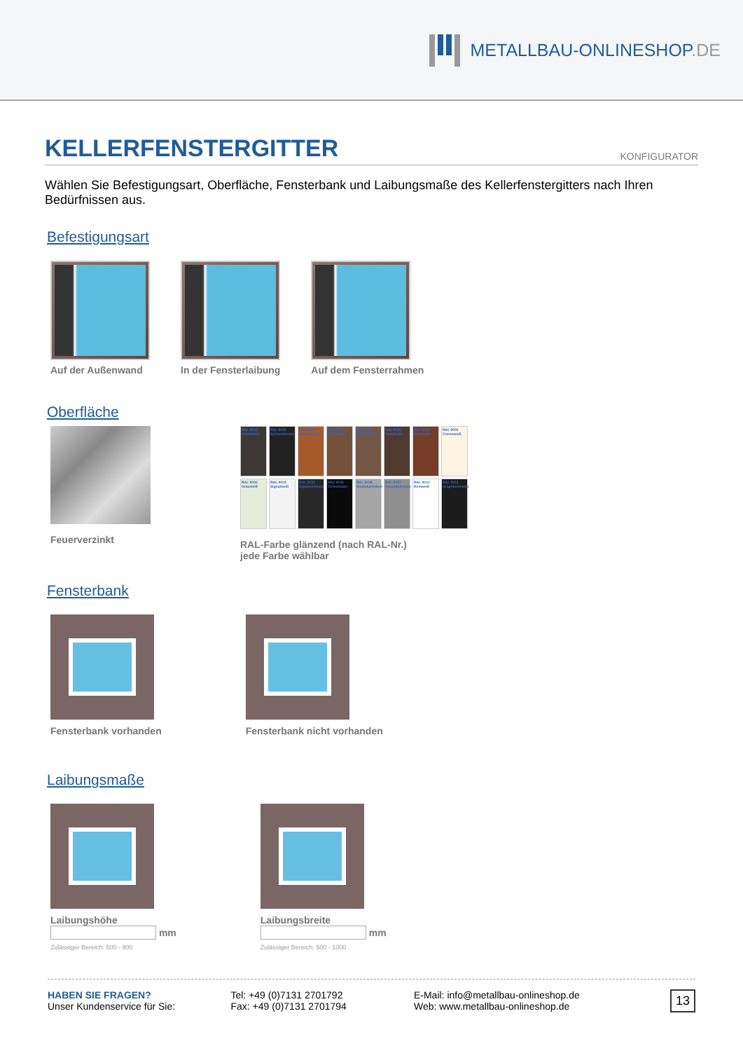METALLBAU-ONLINESHOP.DE
KELLERFENSTERGITTER KONFIGURATOR
Wählen Sie Befestigungsart, Oberfläche, Fensterbank und Laibungsmaße des Kellerfenstergitters nach Ihren Bedürfnissen aus.
Befestigungsart
Auf der Außenwand In der Fensterlaibung Auf dem Fensterrahmen
Oberfläche
Feuerverzinkt
RAL 8019 Graubraun
RAL 8022 Schwarzbraun
RAL 8023 Orangebraun
RAL 8024 Beigebraun
RAL 8025 Blassbraun
RAL 8028 Terrabraun
RAL 8029 Perlkupfer
RAL 9001 Cremeweiß
RAL 9002 Grauweiß
RAL 9003 Signalweiß
RAL 9004 Signalschwarz
RAL 9005 Tiefschwarz
RAL 9006 Weißaluminium
RAL 9007 Graualuminium
RAL 9010 Reinweiß
RAL 9011 Graphitschwarz
RAL-Farbe glänzend (nach RAL-Nr.)
jede Farbe wählbar
Fensterbank
Fensterbank vorhanden Fensterbank nicht vorhanden
Laibungsmaße
Laibungshöhe
mm
Zulässiger Bereich: 500 - 900
Laibungsbreite
mm
Zulässiger Bereich: 500 - 1000
HABEN SIE FRAGEN?
Unser Kundenservice für Sie:
Tel: +49 (0)7131 2701792
Fax: +49 (0)7131 2701794
E-Mail: info@metallbau-onlineshop.de
Web: www.metallbau-onlineshop.de
13